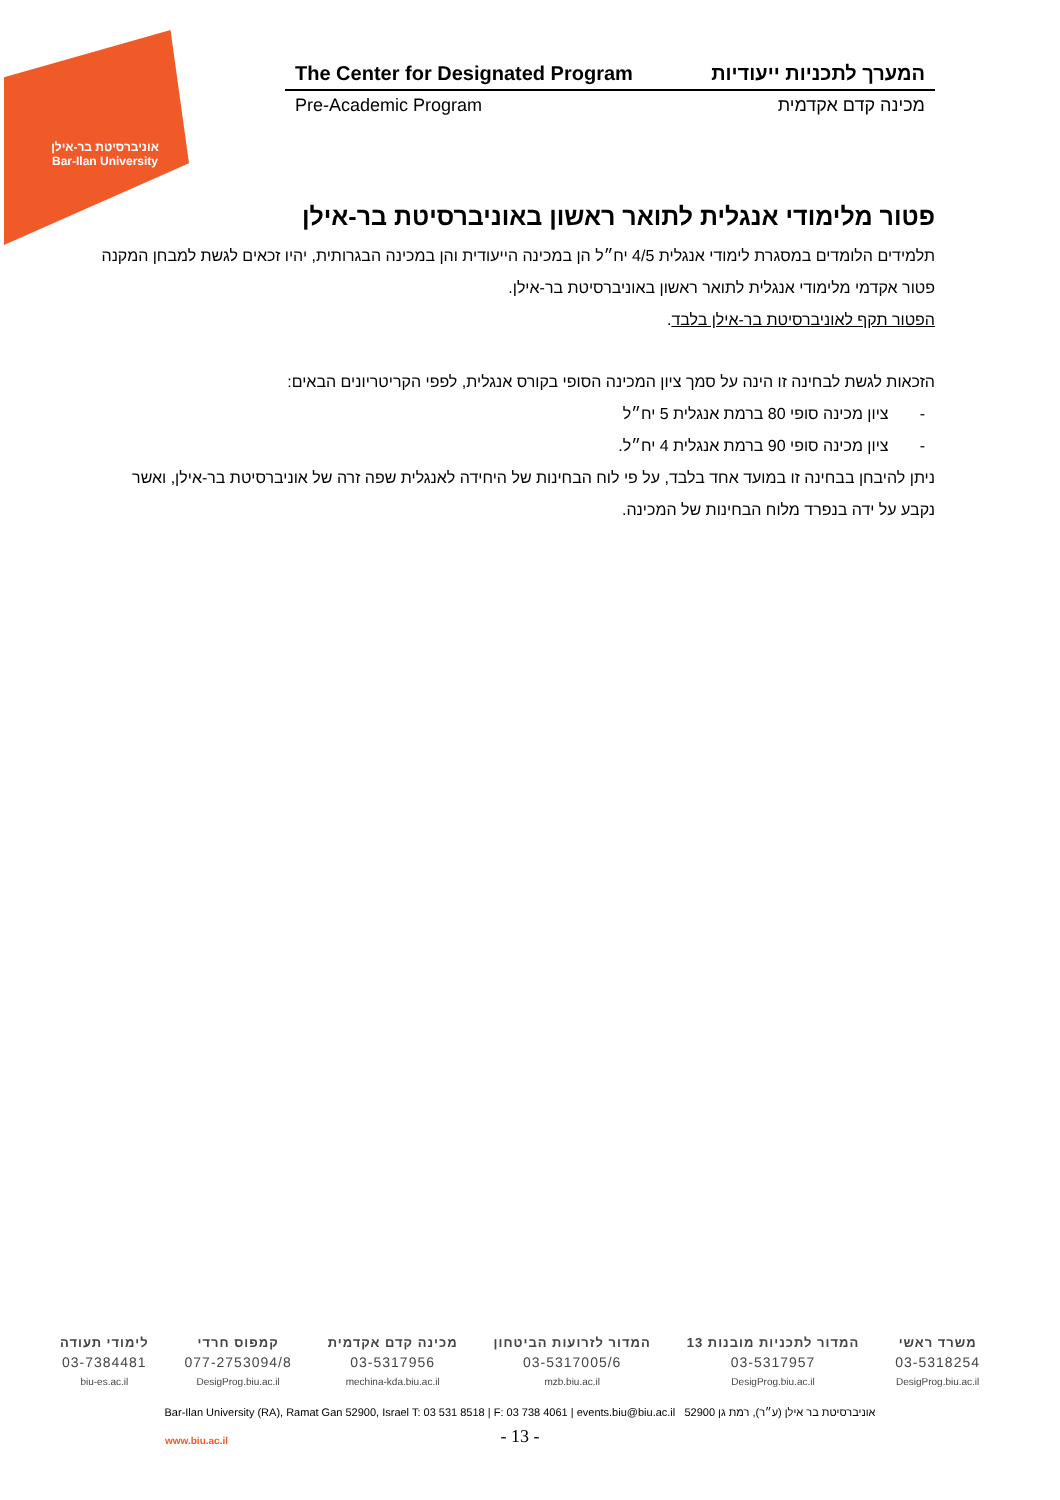אוניברסיטת בר-אילן
Bar-Ilan University
The Center for Designated Program המערך לתכניות ייעודיות
Pre-Academic Program מכינה קדם אקדמית
פטור מלימודי אנגלית לתואר ראשון באוניברסיטת בר-אילן
תלמידים הלומדים במסגרת לימודי אנגלית 4/5 יח״ל הן במכינה הייעודית והן במכינה הבגרותית, יהיו זכאים לגשת למבחן המקנה פטור אקדמי מלימודי אנגלית לתואר ראשון באוניברסיטת בר-אילן.
הפטור תקף לאוניברסיטת בר-אילן בלבד.
הזכאות לגשת לבחינה זו הינה על סמך ציון המכינה הסופי בקורס אנגלית, לפפי הקריטריונים הבאים:
- ציון מכינה סופי 80 ברמת אנגלית 5 יח״ל
- ציון מכינה סופי 90 ברמת אנגלית 4 יח״ל.
ניתן להיבחן בבחינה זו במועד אחד בלבד, על פי לוח הבחינות של היחידה לאנגלית שפה זרה של אוניברסיטת בר-אילן, ואשר נקבע על ידה בנפרד מלוח הבחינות של המכינה.
משרד ראשי
03-5318254
DesigProg.biu.ac.il
המדור לתכניות מובנות 13
03-5317957
DesigProg.biu.ac.il
המדור לזרועות הביטחון
03-5317005/6
mzb.biu.ac.il
מכינה קדם אקדמית
03-5317956
mechina-kda.biu.ac.il
קמפוס חרדי
077-2753094/8
DesigProg.biu.ac.il
לימודי תעודה
03-7384481
biu-es.ac.il
Bar-Ilan University (RA), Ramat Gan 52900, Israel T: 03 531 8518 | F: 03 738 4061 | events.biu@biu.ac.il אוניברסיטת בר אילן (ע״ר), רמת גן 52900
www.biu.ac.il
- 13 -